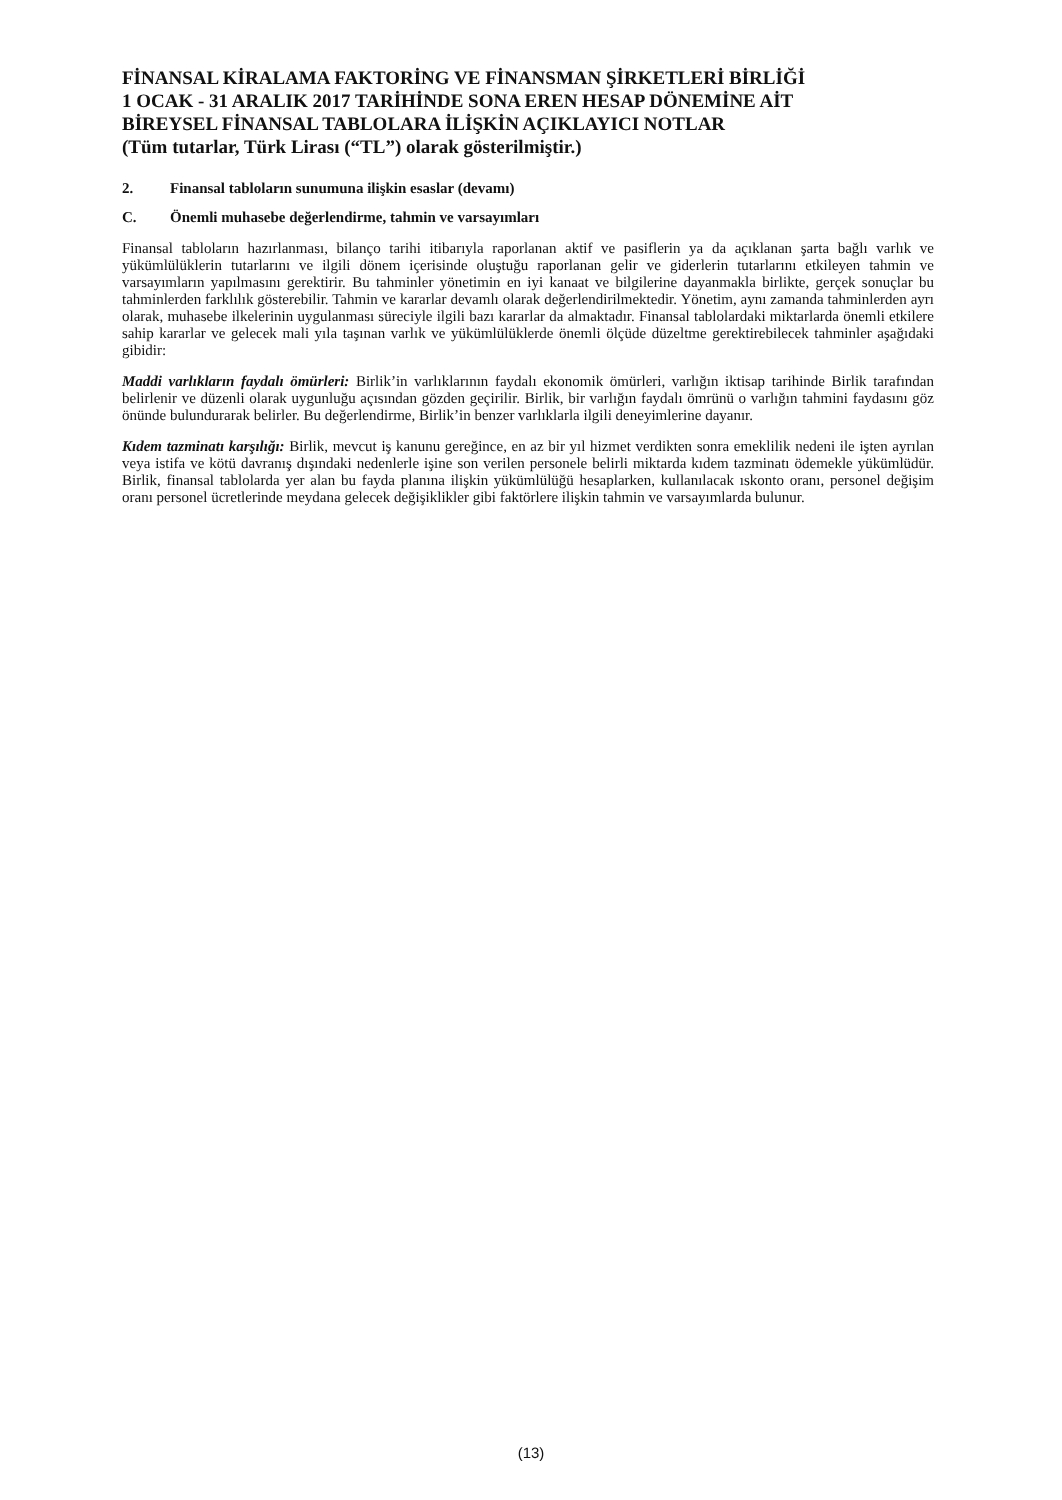FİNANSAL KİRALAMA FAKTORİNG VE FİNANSMAN ŞİRKETLERİ BİRLİĞİ
1 OCAK - 31 ARALIK 2017 TARİHİNDE SONA EREN HESAP DÖNEMİNE AİT
BİREYSEL FİNANSAL TABLOLARA İLİŞKİN AÇIKLAYICI NOTLAR
(Tüm tutarlar, Türk Lirası (“TL”) olarak gösterilmiştir.)
2. Finansal tabloların sunumuna ilişkin esaslar (devamı)
C. Önemli muhasebe değerlendirme, tahmin ve varsayımları
Finansal tabloların hazırlanması, bilanço tarihi itibarıyla raporlanan aktif ve pasiflerin ya da açıklanan şarta bağlı varlık ve yükümlülüklerin tutarlarını ve ilgili dönem içerisinde oluştuğu raporlanan gelir ve giderlerin tutarlarını etkileyen tahmin ve varsayımların yapılmasını gerektirir. Bu tahminler yönetimin en iyi kanaat ve bilgilerine dayanmakla birlikte, gerçek sonuçlar bu tahminlerden farklılık gösterebilir. Tahmin ve kararlar devamlı olarak değerlendirilmektedir. Yönetim, aynı zamanda tahminlerden ayrı olarak, muhasebe ilkelerinin uygulanması süreciyle ilgili bazı kararlar da almaktadır. Finansal tablolardaki miktarlarda önemli etkilere sahip kararlar ve gelecek mali yıla taşınan varlık ve yükümlülüklerde önemli ölçüde düzeltme gerektirebilecek tahminler aşağıdaki gibidir:
Maddi varlıkların faydalı ömürleri: Birlik’in varlıklarının faydalı ekonomik ömürleri, varlığın iktisap tarihinde Birlik tarafından belirlenir ve düzenli olarak uygunluğu açısından gözden geçirilir. Birlik, bir varlığın faydalı ömrünü o varlığın tahmini faydasını göz önünde bulundurarak belirler. Bu değerlendirme, Birlik’in benzer varlıklarla ilgili deneyimlerine dayanır.
Kıdem tazminatı karşılığı: Birlik, mevcut iş kanunu gereğince, en az bir yıl hizmet verdikten sonra emeklilik nedeni ile işten ayrılan veya istifa ve kötü davranış dışındaki nedenlerle işine son verilen personele belirli miktarda kıdem tazminatı ödemekle yükümlüdür. Birlik, finansal tablolarda yer alan bu fayda planına ilişkin yükümlülüğü hesaplarken, kullanılacak ıskonto oranı, personel değişim oranı personel ücretlerinde meydana gelecek değişiklikler gibi faktörlere ilişkin tahmin ve varsayımlarda bulunur.
(13)